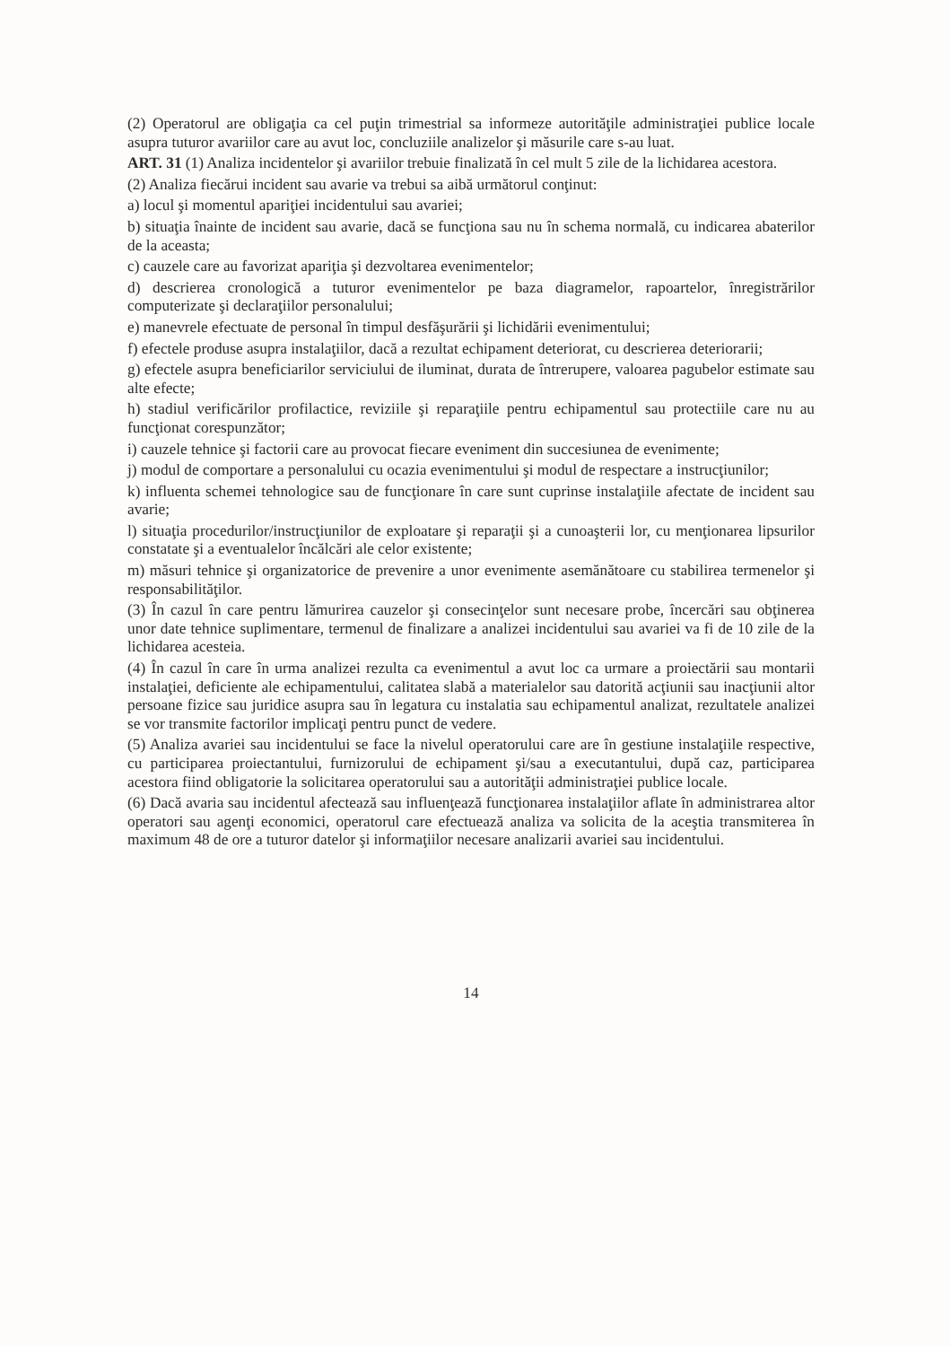(2) Operatorul are obligaţia ca cel puţin trimestrial sa informeze autorităţile administraţiei publice locale asupra tuturor avariilor care au avut loc, concluziile analizelor şi măsurile care s-au luat.
ART. 31 (1) Analiza incidentelor şi avariilor trebuie finalizată în cel mult 5 zile de la lichidarea acestora.
(2) Analiza fiecărui incident sau avarie va trebui sa aibă următorul conţinut:
a) locul şi momentul apariţiei incidentului sau avariei;
b) situaţia înainte de incident sau avarie, dacă se funcţiona sau nu în schema normală, cu indicarea abaterilor de la aceasta;
c) cauzele care au favorizat apariţia şi dezvoltarea evenimentelor;
d) descrierea cronologică a tuturor evenimentelor pe baza diagramelor, rapoartelor, înregistrărilor computerizate şi declaraţiilor personalului;
e) manevrele efectuate de personal în timpul desfăşurării şi lichidării evenimentului;
f) efectele produse asupra instalaţiilor, dacă a rezultat echipament deteriorat, cu descrierea deteriorarii;
g) efectele asupra beneficiarilor serviciului de iluminat, durata de întrerupere, valoarea pagubelor estimate sau alte efecte;
h) stadiul verificărilor profilactice, reviziile şi reparaţiile pentru echipamentul sau protectiile care nu au funcţionat corespunzător;
i) cauzele tehnice şi factorii care au provocat fiecare eveniment din succesiunea de evenimente;
j) modul de comportare a personalului cu ocazia evenimentului şi modul de respectare a instrucţiunilor;
k) influenta schemei tehnologice sau de funcţionare în care sunt cuprinse instalaţiile afectate de incident sau avarie;
l) situaţia procedurilor/instrucţiunilor de exploatare şi reparaţii şi a cunoaşterii lor, cu menţionarea lipsurilor constatate şi a eventualelor încălcări ale celor existente;
m) măsuri tehnice şi organizatorice de prevenire a unor evenimente asemănătoare cu stabilirea termenelor şi responsabilităţilor.
(3) În cazul în care pentru lămurirea cauzelor şi consecinţelor sunt necesare probe, încercări sau obţinerea unor date tehnice suplimentare, termenul de finalizare a analizei incidentului sau avariei va fi de 10 zile de la lichidarea acesteia.
(4) În cazul în care în urma analizei rezulta ca evenimentul a avut loc ca urmare a proiectării sau montarii instalaţiei, deficiente ale echipamentului, calitatea slabă a materialelor sau datorită acţiunii sau inacţiunii altor persoane fizice sau juridice asupra sau în legatura cu instalatia sau echipamentul analizat, rezultatele analizei se vor transmite factorilor implicaţi pentru punct de vedere.
(5) Analiza avariei sau incidentului se face la nivelul operatorului care are în gestiune instalaţiile respective, cu participarea proiectantului, furnizorului de echipament şi/sau a executantului, după caz, participarea acestora fiind obligatorie la solicitarea operatorului sau a autorităţii administraţiei publice locale.
(6) Dacă avaria sau incidentul afectează sau influenţează funcţionarea instalaţiilor aflate în administrarea altor operatori sau agenţi economici, operatorul care efectuează analiza va solicita de la aceştia transmiterea în maximum 48 de ore a tuturor datelor şi informaţiilor necesare analizarii avariei sau incidentului.
14